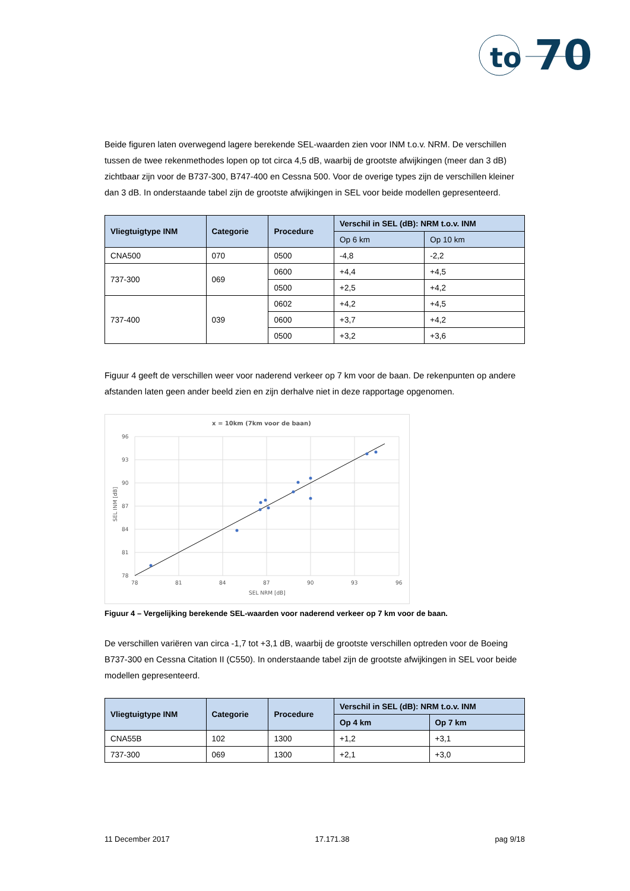to
70
Beide figuren laten overwegend lagere berekende SEL-waarden zien voor INM t.o.v. NRM. De verschillen tussen de twee rekenmethodes lopen op tot circa 4,5 dB, waarbij de grootste afwijkingen (meer dan 3 dB) zichtbaar zijn voor de B737-300, B747-400 en Cessna 500. Voor de overige types zijn de verschillen kleiner dan 3 dB. In onderstaande tabel zijn de grootste afwijkingen in SEL voor beide modellen gepresenteerd.
| Vliegtuigtype INM | Categorie | Procedure | Verschil in SEL (dB): NRM t.o.v. INM | |
| --- | --- | --- | --- | --- |
| | | | Op 6 km | Op 10 km |
| CNA500 | 070 | 0500 | -4,8 | -2,2 |
| 737-300 | 069 | 0600 | +4,4 | +4,5 |
| | | 0500 | +2,5 | +4,2 |
| 737-400 | 039 | 0602 | +4,2 | +4,5 |
| | | 0600 | +3,7 | +4,2 |
| | | 0500 | +3,2 | +3,6 |
Figuur 4 geeft de verschillen weer voor naderend verkeer op 7 km voor de baan. De rekenpunten op andere afstanden laten geen ander beeld zien en zijn derhalve niet in deze rapportage opgenomen.
x = 10km (7km voor de baan)
96
93
90
87
84
81
78
78
81
84
87
90
93
96
SEL NRM [dB]
SEL INM [dB]
Figuur 4 – Vergelijking berekende SEL-waarden voor naderend verkeer op 7 km voor de baan.
De verschillen variëren van circa -1,7 tot +3,1 dB, waarbij de grootste verschillen optreden voor de Boeing B737-300 en Cessna Citation II (C550). In onderstaande tabel zijn de grootste afwijkingen in SEL voor beide modellen gepresenteerd.
| Vliegtuigtype INM | Categorie | Procedure | Verschil in SEL (dB): NRM t.o.v. INM | |
| --- | --- | --- | --- | --- |
| | | | Op 4 km | Op 7 km |
| CNA55B | 102 | 1300 | +1,2 | +3,1 |
| 737-300 | 069 | 1300 | +2,1 | +3,0 |
11 December 2017 17.171.38 pag 9/18